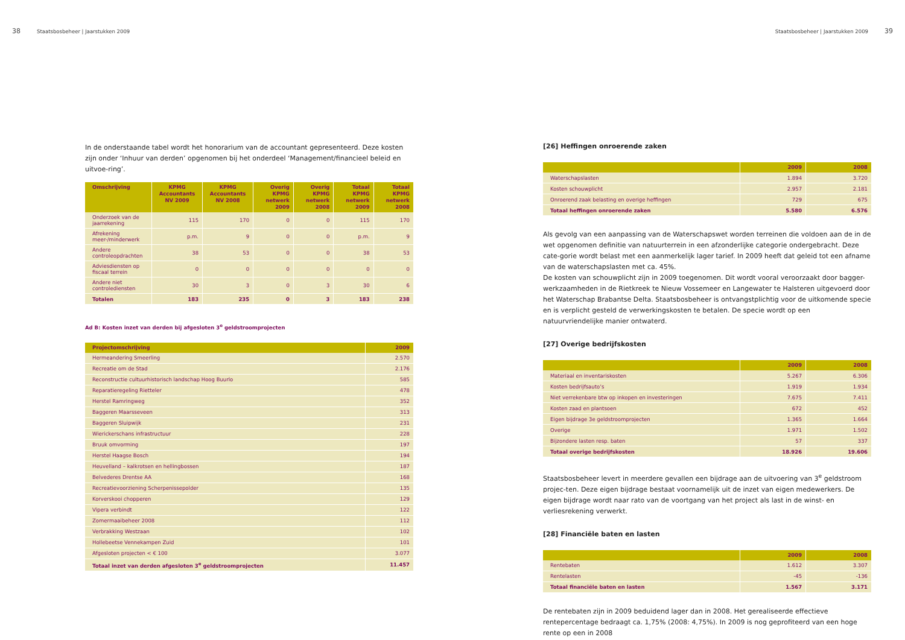38 Staatsbosbeheer | Jaarstukken 2009
In de onderstaande tabel wordt het honorarium van de accountant gepresenteerd. Deze kosten zijn onder ‘Inhuur van derden’ opgenomen bij het onderdeel ‘Management/financieel beleid en uitvoe-ring’.
| Omschrijving | KPMG Accountants NV 2009 | KPMG Accountants NV 2008 | Overig KPMG netwerk 2009 | Overig KPMG netwerk 2008 | Totaal KPMG netwerk 2009 | Totaal KPMG netwerk 2008 |
| --- | --- | --- | --- | --- | --- | --- |
| Onderzoek van de jaarrekening | 115 | 170 | 0 | 0 | 115 | 170 |
| Afrekening meer-/minderwerk | p.m. | 9 | 0 | 0 | p.m. | 9 |
| Andere controleopdrachten | 38 | 53 | 0 | 0 | 38 | 53 |
| Adviesdiensten op fiscaal terrein | 0 | 0 | 0 | 0 | 0 | 0 |
| Andere niet controlediensten | 30 | 3 | 0 | 3 | 30 | 6 |
| Totalen | 183 | 235 | 0 | 3 | 183 | 238 |
Ad B: Kosten inzet van derden bij afgesloten 3<sup>e</sup> geldstroomprojecten
| Projectomschrijving | 2009 |
| --- | --- |
| Hermeandering Smeerling | 2.570 |
| Recreatie om de Stad | 2.176 |
| Reconstructie cultuurhistorisch landschap Hoog Buurlo | 585 |
| Reparatieregeling Rietteler | 478 |
| Herstel Ramringweg | 352 |
| Baggeren Maarsseveen | 313 |
| Baggeren Sluipwijk | 231 |
| Wierickerschans infrastructuur | 228 |
| Bruuk omvorming | 197 |
| Herstel Haagse Bosch | 194 |
| Heuvelland – kalkrotsen en hellingbossen | 187 |
| Belvederes Drentse AA | 168 |
| Recreatievoorziening Scherpenissepolder | 135 |
| Korverskooi chopperen | 129 |
| Vipera verbindt | 122 |
| Zomermaaibeheer 2008 | 112 |
| Verbrakking Westzaan | 102 |
| Hollebeetse Vennekampen Zuid | 101 |
| Afgesloten projecten < € 100 | 3.077 |
| Totaal inzet van derden afgesloten 3<sup>e</sup> geldstroomprojecten | 11.457 |
Staatsbosbeheer | Jaarstukken 2009 39
[26] Heffingen onroerende zaken
| | 2009 | 2008 |
| --- | --- | --- |
| Waterschapslasten | 1.894 | 3.720 |
| Kosten schouwplicht | 2.957 | 2.181 |
| Onroerend zaak belasting en overige heffingen | 729 | 675 |
| Totaal heffingen onroerende zaken | 5.580 | 6.576 |
Als gevolg van een aanpassing van de Waterschapswet worden terreinen die voldoen aan de in de wet opgenomen definitie van natuurterrein in een afzonderlijke categorie ondergebracht. Deze cate-gorie wordt belast met een aanmerkelijk lager tarief. In 2009 heeft dat geleid tot een afname van de waterschapslasten met ca. 45%.
De kosten van schouwplicht zijn in 2009 toegenomen. Dit wordt vooral veroorzaakt door bagger-werkzaamheden in de Rietkreek te Nieuw Vossemeer en Langewater te Halsteren uitgevoerd door het Waterschap Brabantse Delta. Staatsbosbeheer is ontvangstplichtig voor de uitkomende specie en is verplicht gesteld de verwerkingskosten te betalen. De specie wordt op een natuurvriendelijke manier ontwaterd.
[27] Overige bedrijfskosten
| | 2009 | 2008 |
| --- | --- | --- |
| Materiaal en inventariskosten | 5.267 | 6.306 |
| Kosten bedrijfsauto’s | 1.919 | 1.934 |
| Niet verrekenbare btw op inkopen en investeringen | 7.675 | 7.411 |
| Kosten zaad en plantsoen | 672 | 452 |
| Eigen bijdrage 3e geldstroomprojecten | 1.365 | 1.664 |
| Overige | 1.971 | 1.502 |
| Bijzondere lasten resp. baten | 57 | 337 |
| Totaal overige bedrijfskosten | 18.926 | 19.606 |
Staatsbosbeheer levert in meerdere gevallen een bijdrage aan de uitvoering van 3<sup>e</sup> geldstroom projec-ten. Deze eigen bijdrage bestaat voornamelijk uit de inzet van eigen medewerkers. De eigen bijdrage wordt naar rato van de voortgang van het project als last in de winst- en verliesrekening verwerkt.
[28] Financiële baten en lasten
| | 2009 | 2008 |
| --- | --- | --- |
| Rentebaten | 1.612 | 3.307 |
| Rentelasten | -45 | -136 |
| Totaal financiële baten en lasten | 1.567 | 3.171 |
De rentebaten zijn in 2009 beduidend lager dan in 2008. Het gerealiseerde effectieve rentepercentage bedraagt ca. 1,75% (2008: 4,75%). In 2009 is nog geprofiteerd van een hoge rente op een in 2008